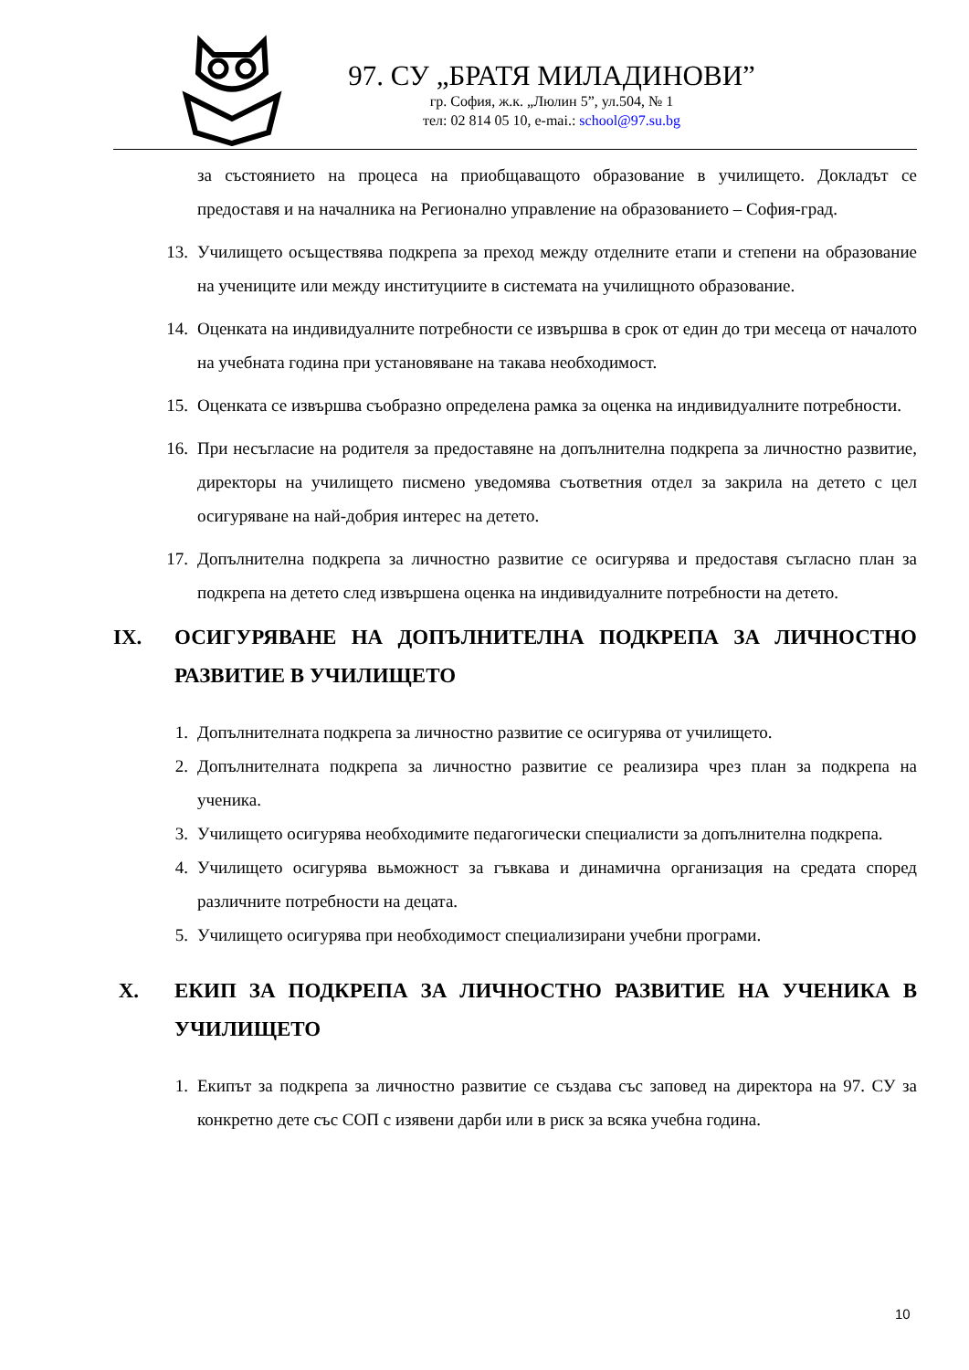97. СУ „БРАТЯ МИЛАДИНОВИ”
гр. София, ж.к. „Люлин 5”, ул.504, № 1
тел: 02 814 05 10, e-mai.: school@97.su.bg
за състоянието на процеса на приобщаващото образование в училището. Докладът се предоставя и на началника на Регионално управление на образованието – София-град.
13. Училището осъществява подкрепа за преход между отделните етапи и степени на образование на учениците или между институциите в системата на училищното образование.
14. Оценката на индивидуалните потребности се извършва в срок от един до три месеца от началото на учебната година при установяване на такава необходимост.
15. Оценката се извършва съобразно определена рамка за оценка на индивидуалните потребности.
16. При несъгласие на родителя за предоставяне на допълнителна подкрепа за личностно развитие, директоры на училището писмено уведомява съответния отдел за закрила на детето с цел осигуряване на най-добрия интерес на детето.
17. Допълнителна подкрепа за личностно развитие се осигурява и предоставя съгласно план за подкрепа на детето след извършена оценка на индивидуалните потребности на детето.
IX. ОСИГУРЯВАНЕ НА ДОПЪЛНИТЕЛНА ПОДКРЕПА ЗА ЛИЧНОСТНО РАЗВИТИЕ В УЧИЛИЩЕТО
1. Допълнителната подкрепа за личностно развитие се осигурява от училището.
2. Допълнителната подкрепа за личностно развитие се реализира чрез план за подкрепа на ученика.
3. Училището осигурява необходимите педагогически специалисти за допълнителна подкрепа.
4. Училището осигурява вьможност за гъвкава и динамична организация на средата според различните потребности на децата.
5. Училището осигурява при необходимост специализирани учебни програми.
X. ЕКИП ЗА ПОДКРЕПА ЗА ЛИЧНОСТНО РАЗВИТИЕ НА УЧЕНИКА В УЧИЛИЩЕТО
1. Екипът за подкрепа за личностно развитие се създава със заповед на директора на 97. СУ за конкретно дете със СОП с изявени дарби или в риск за всяка учебна година.
10